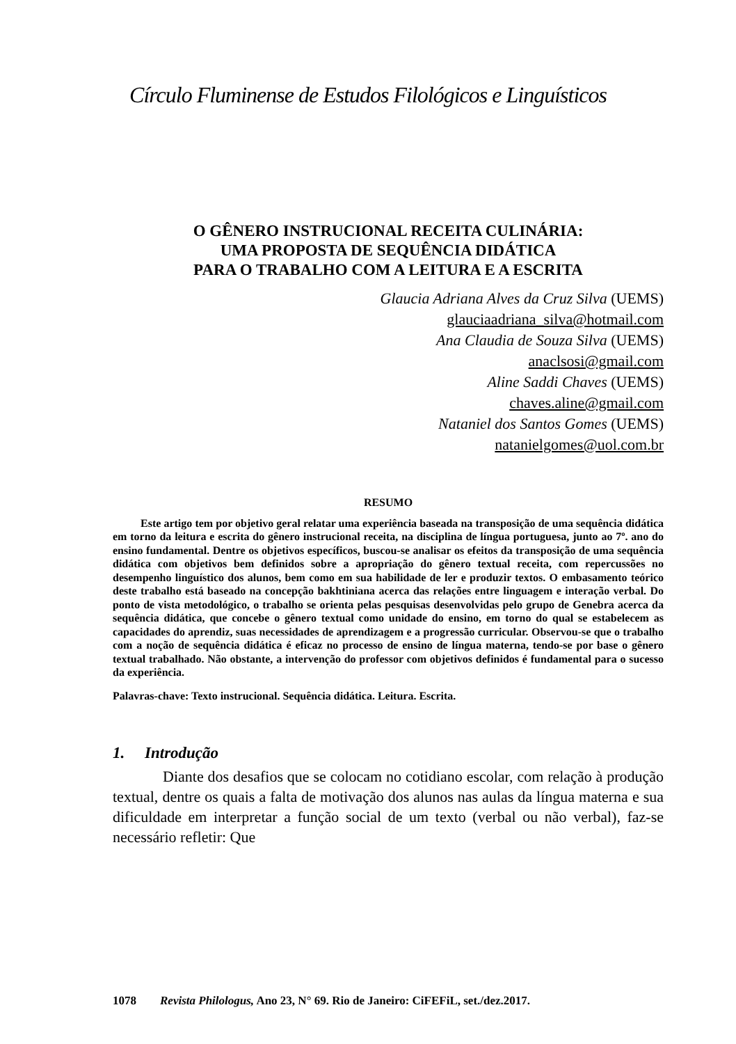Círculo Fluminense de Estudos Filológicos e Linguísticos
O GÊNERO INSTRUCIONAL RECEITA CULINÁRIA:
UMA PROPOSTA DE SEQUÊNCIA DIDÁTICA
PARA O TRABALHO COM A LEITURA E A ESCRITA
Glaucia Adriana Alves da Cruz Silva (UEMS)
glauciaadriana_silva@hotmail.com
Ana Claudia de Souza Silva (UEMS)
anaclsosi@gmail.com
Aline Saddi Chaves (UEMS)
chaves.aline@gmail.com
Nataniel dos Santos Gomes (UEMS)
natanielgomes@uol.com.br
RESUMO
Este artigo tem por objetivo geral relatar uma experiência baseada na transposição de uma sequência didática em torno da leitura e escrita do gênero instrucional receita, na disciplina de língua portuguesa, junto ao 7º. ano do ensino fundamental. Dentre os objetivos específicos, buscou-se analisar os efeitos da transposição de uma sequência didática com objetivos bem definidos sobre a apropriação do gênero textual receita, com repercussões no desempenho linguístico dos alunos, bem como em sua habilidade de ler e produzir textos. O embasamento teórico deste trabalho está baseado na concepção bakhtiniana acerca das relações entre linguagem e interação verbal. Do ponto de vista metodológico, o trabalho se orienta pelas pesquisas desenvolvidas pelo grupo de Genebra acerca da sequência didática, que concebe o gênero textual como unidade do ensino, em torno do qual se estabelecem as capacidades do aprendiz, suas necessidades de aprendizagem e a progressão curricular. Observou-se que o trabalho com a noção de sequência didática é eficaz no processo de ensino de língua materna, tendo-se por base o gênero textual trabalhado. Não obstante, a intervenção do professor com objetivos definidos é fundamental para o sucesso da experiência.
Palavras-chave: Texto instrucional. Sequência didática. Leitura. Escrita.
1. Introdução
Diante dos desafios que se colocam no cotidiano escolar, com relação à produção textual, dentre os quais a falta de motivação dos alunos nas aulas da língua materna e sua dificuldade em interpretar a função social de um texto (verbal ou não verbal), faz-se necessário refletir: Que
1078 Revista Philologus, Ano 23, N° 69. Rio de Janeiro: CiFEFiL, set./dez.2017.